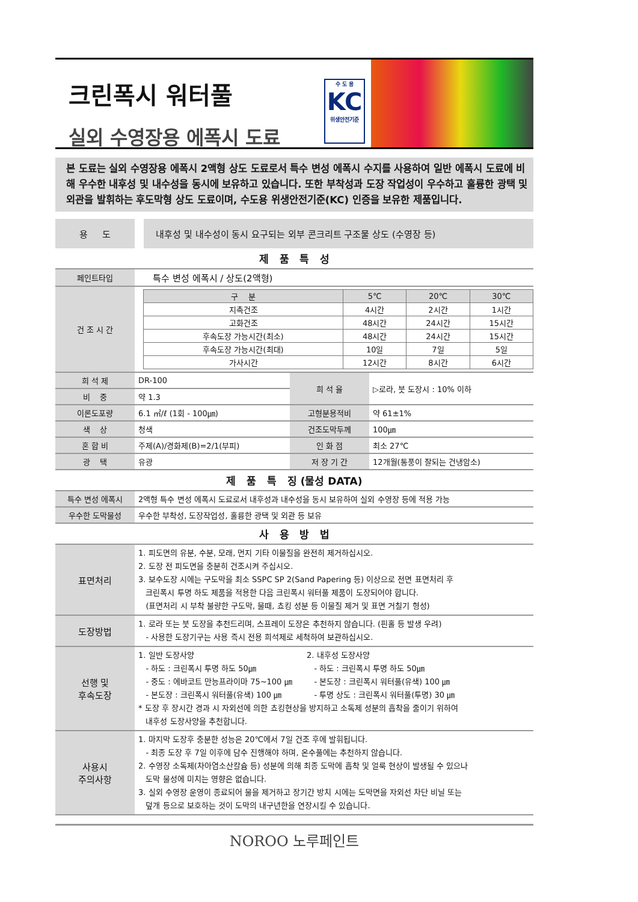크린폭시 워터풀
실외 수영장용 에폭시 도료
수 도 용
KC
위생안전기준
본 도료는 실외 수영장용 에폭시 2액형 상도 도료로서 특수 변성 에폭시 수지를 사용하여 일반 에폭시 도료에 비해 우수한 내후성 및 내수성을 동시에 보유하고 있습니다. 또한 부착성과 도장 작업성이 우수하고 훌륭한 광택 및 외관을 발휘하는 후도막형 상도 도료이며, 수도용 위생안전기준(KC) 인증을 보유한 제품입니다.
용 도 내후성 및 내수성이 동시 요구되는 외부 콘크리트 구조물 상도 (수영장 등)
제 품 특 성
| 페인트타입 | 특수 변성 에폭시 / 상도(2액형) | | |
| 건 조 시 간 | / 구 분 / 5℃ / 20℃ / 30℃ / / --- / --- / --- / --- / / 지촉건조 / 4시간 / 2시간 / 1시간 / / 고화건조 / 48시간 / 24시간 / 15시간 / / 후속도장 가능시간(최소) / 48시간 / 24시간 / 15시간 / / 후속도장 가능시간(최대) / 10일 / 7일 / 5일 / / 가사시간 / 12시간 / 8시간 / 6시간 / | | |
| 희 석 제 | DR-100 | 희 석 율 | ▷로라, 붓 도장시 : 10% 이하 |
| 비 중 | 약 1.3 | | |
| 이론도포량 | 6.1 ㎡/ℓ (1회 - 100㎛) | 고형분용적비 | 약 61±1% |
| 색 상 | 청색 | 건조도막두께 | 100㎛ |
| 혼 합 비 | 주제(A)/경화제(B)=2/1(부피) | 인 화 점 | 최소 27℃ |
| 광 택 | 유광 | 저 장 기 간 | 12개월(통풍이 잘되는 건냉암소) |
제 품 특 징 (물성 DATA)
| 특수 변성 에폭시 | 2액형 특수 변성 에폭시 도료로서 내후성과 내수성을 동시 보유하여 실외 수영장 등에 적용 가능 |
| 우수한 도막물성 | 우수한 부착성, 도장작업성, 훌륭한 광택 및 외관 등 보유 |
사 용 방 법
| 표면처리 | 1. 피도면의 유분, 수분, 모래, 먼지 기타 이물질을 완전히 제거하십시오. 2. 도장 전 피도면을 충분히 건조시켜 주십시오. 3. 보수도장 시에는 구도막을 최소 SSPC SP 2(Sand Papering 등) 이상으로 전면 표면처리 후 크린폭시 투명 하도 제품을 적용한 다음 크린폭시 워터풀 제품이 도장되어야 합니다. (표면처리 시 부착 불량한 구도막, 물때, 쵸킹 성분 등 이물질 제거 및 표면 거칠기 형성) |
| 도장방법 | 1. 로라 또는 붓 도장을 추천드리며, 스프레이 도장은 추천하지 않습니다. (핀홀 등 발생 우려) - 사용한 도장기구는 사용 즉시 전용 희석제로 세척하여 보관하십시오. |
| 선행 및 후속도장 | 1. 일반 도장사양 - 하도 : 크린폭시 투명 하도 50㎛ - 중도 : 에바코트 만능프라이마 75~100 ㎛ - 본도장 : 크린폭시 워터풀(유색) 100 ㎛ 2. 내후성 도장사양 - 하도 : 크린폭시 투명 하도 50㎛ - 본도장 : 크린폭시 워터풀(유색) 100 ㎛ - 투명 상도 : 크린폭시 워터풀(투명) 30 ㎛ * 도장 후 장시간 경과 시 자외선에 의한 쵸킹현상을 방지하고 소독제 성분의 흡착을 줄이기 위하여 내후성 도장사양을 추천합니다. |
| 사용시 주의사항 | 1. 마지막 도장후 충분한 성능은 20℃에서 7일 건조 후에 발휘됩니다. - 최종 도장 후 7일 이후에 담수 진행해야 하며, 온수풀에는 추천하지 않습니다. 2. 수영장 소독제(차아염소산칼슘 등) 성분에 의해 최종 도막에 흡착 및 얼룩 현상이 발생될 수 있으나 도막 물성에 미치는 영향은 없습니다. 3. 실외 수영장 운영이 종료되어 물을 제거하고 장기간 방치 시에는 도막면을 자외선 차단 비닐 또는 덮개 등으로 보호하는 것이 도막의 내구년한을 연장시킬 수 있습니다. |
NOROO 노루페인트